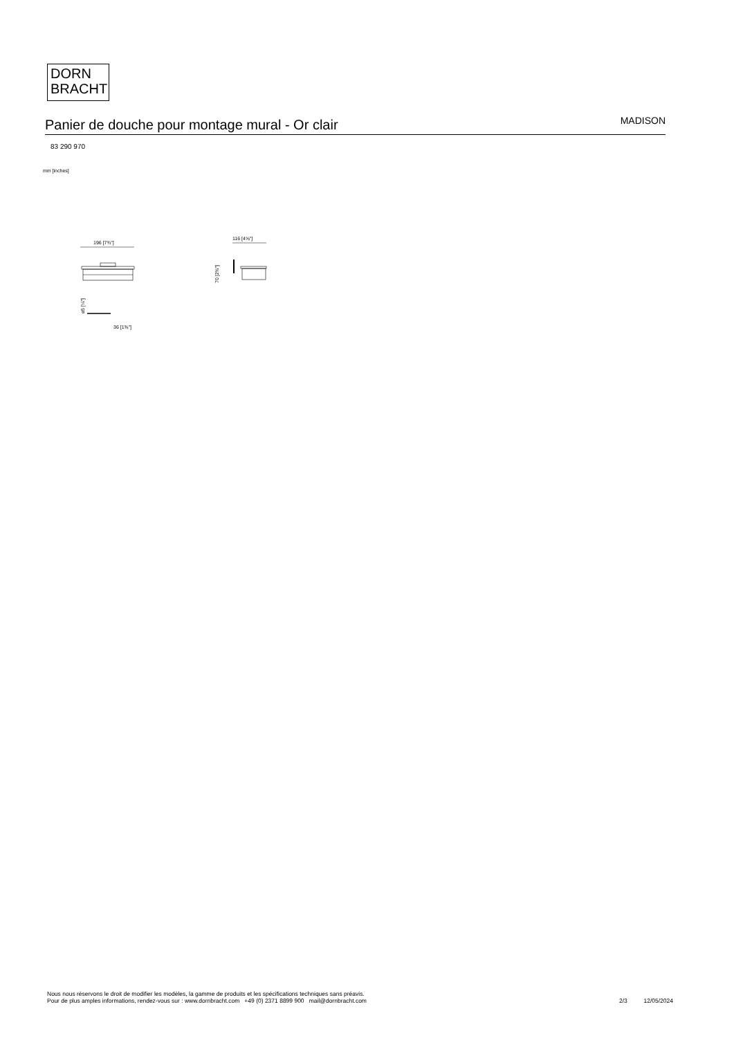DORN
BRACHT
Panier de douche pour montage mural - Or clair MADISON
83 290 970
mm [inches]
196 [7¾"]
116 [4⅝"]
70 [2¾"]
⌀5 [¼"]
36 [1⅜"]
Nous nous réservons le droit de modifier les modèles, la gamme de produits et les spécifications techniques sans préavis.
Pour de plus amples informations, rendez-vous sur : www.dornbracht.com +49 (0) 2371 8899 900 mail@dornbracht.com
2/3 12/05/2024